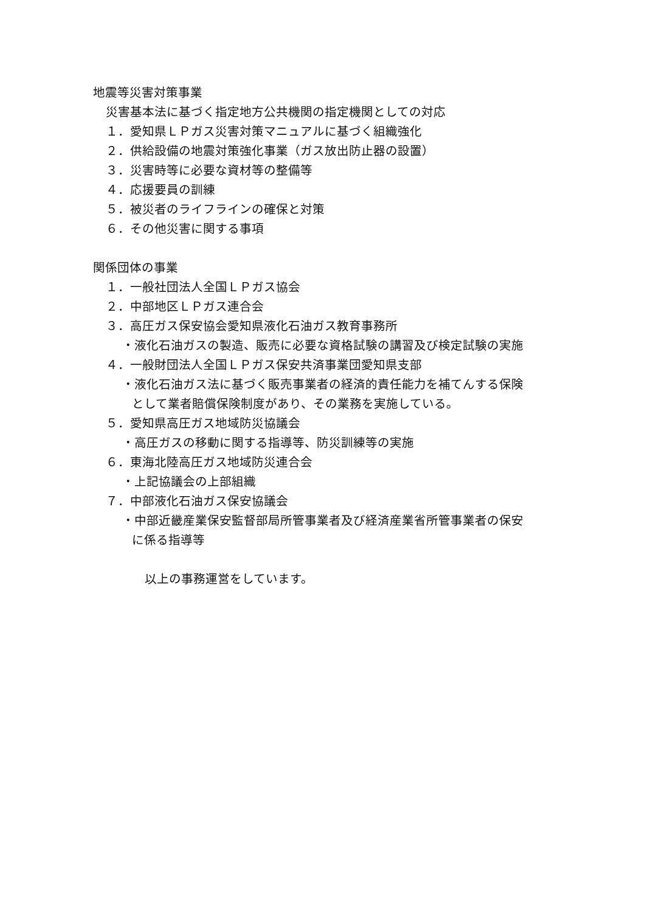地震等災害対策事業
災害基本法に基づく指定地方公共機関の指定機関としての対応
１．愛知県ＬＰガス災害対策マニュアルに基づく組織強化
２．供給設備の地震対策強化事業（ガス放出防止器の設置）
３．災害時等に必要な資材等の整備等
４．応援要員の訓練
５．被災者のライフラインの確保と対策
６．その他災害に関する事項
関係団体の事業
１．一般社団法人全国ＬＰガス協会
２．中部地区ＬＰガス連合会
３．高圧ガス保安協会愛知県液化石油ガス教育事務所
・液化石油ガスの製造、販売に必要な資格試験の講習及び検定試験の実施
４．一般財団法人全国ＬＰガス保安共済事業団愛知県支部
・液化石油ガス法に基づく販売事業者の経済的責任能力を補てんする保険
として業者賠償保険制度があり、その業務を実施している。
５．愛知県高圧ガス地域防災協議会
・高圧ガスの移動に関する指導等、防災訓練等の実施
６．東海北陸高圧ガス地域防災連合会
・上記協議会の上部組織
７．中部液化石油ガス保安協議会
・中部近畿産業保安監督部局所管事業者及び経済産業省所管事業者の保安
に係る指導等
以上の事務運営をしています。